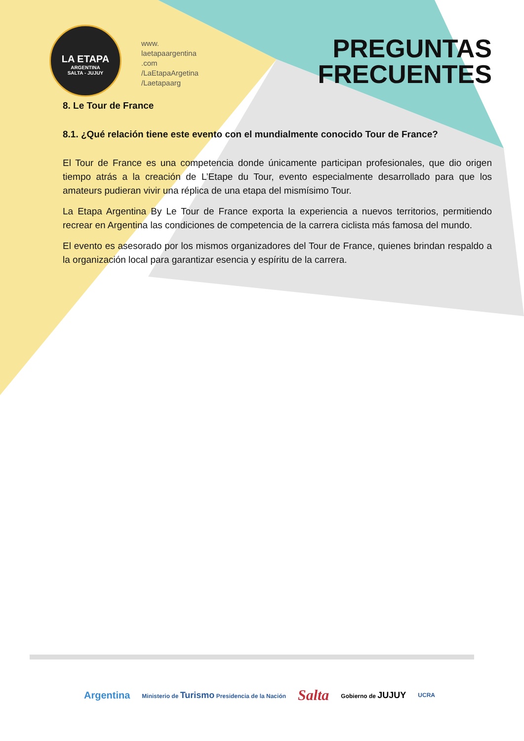LA ETAPA
ARGENTINA
SALTA - JUJUY
www.
laetapaargentina
.com
/LaEtapaArgetina
/Laetapaarg
PREGUNTAS
FRECUENTES
8. Le Tour de France
8.1. ¿Qué relación tiene este evento con el mundialmente conocido Tour de France?
El Tour de France es una competencia donde únicamente participan profesionales, que dio origen tiempo atrás a la creación de L’Etape du Tour, evento especialmente desarrollado para que los amateurs pudieran vivir una réplica de una etapa del mismísimo Tour.
La Etapa Argentina By Le Tour de France exporta la experiencia a nuevos territorios, permitiendo recrear en Argentina las condiciones de competencia de la carrera ciclista más famosa del mundo.
El evento es asesorado por los mismos organizadores del Tour de France, quienes brindan respaldo a la organización local para garantizar esencia y espíritu de la carrera.
Argentina Ministerio de Turismo Presidencia de la Nación Salta Gobierno de JUJUY UCRA